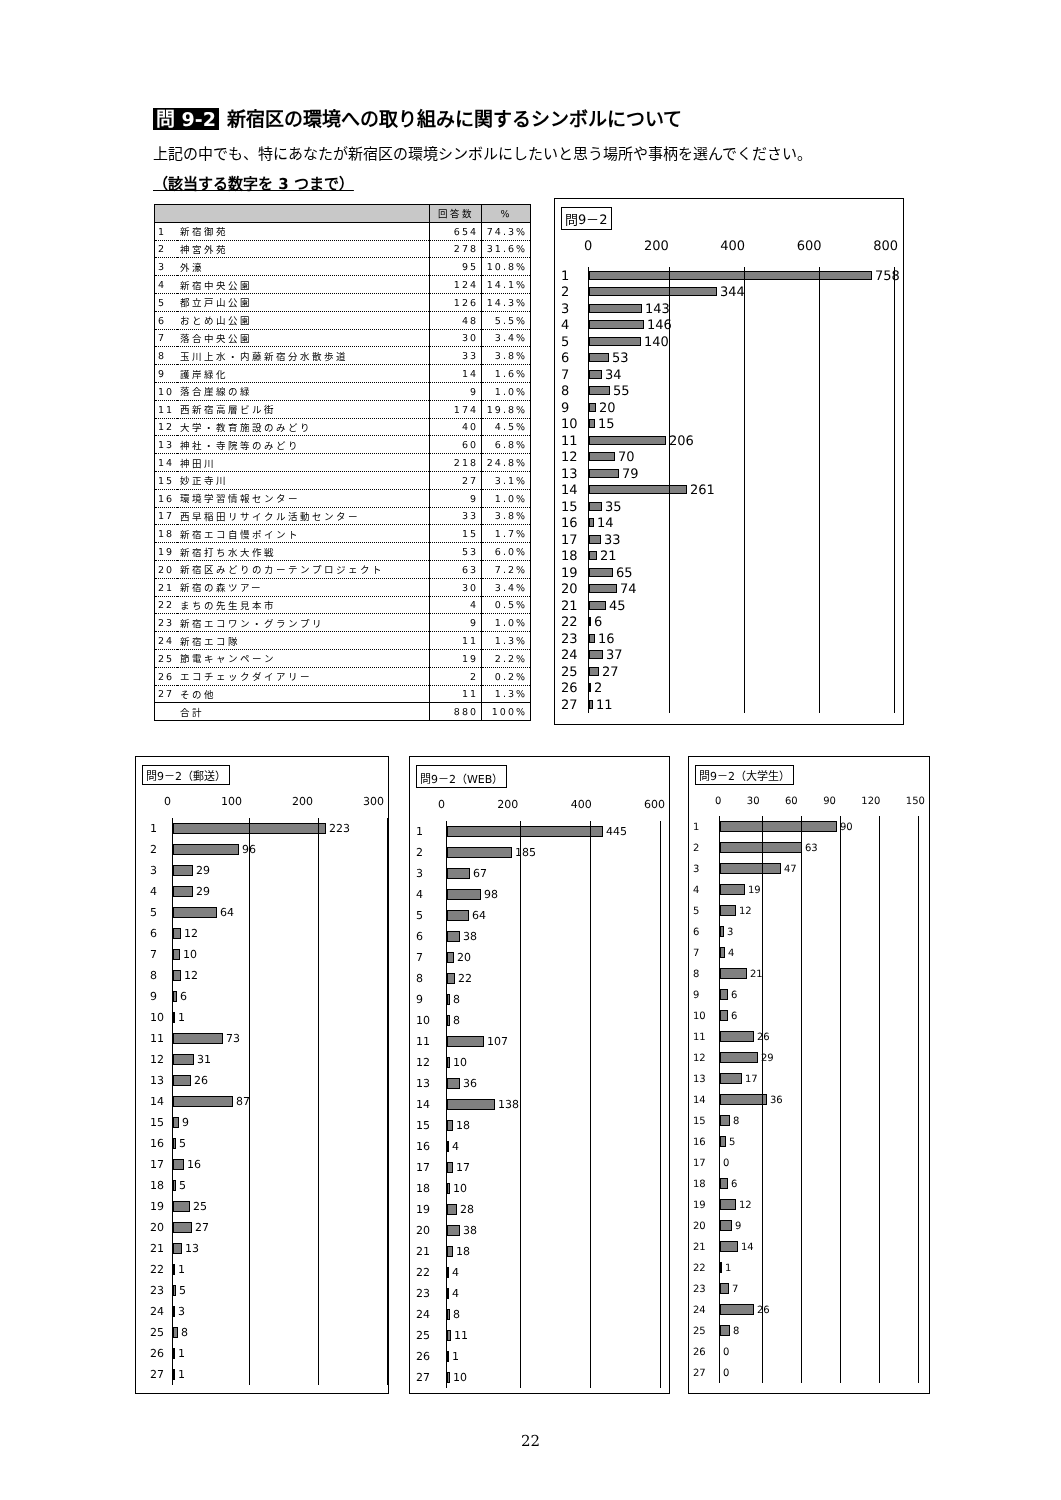問 9-2 新宿区の環境への取り組みに関するシンボルについて
上記の中でも、特にあなたが新宿区の環境シンボルにしたいと思う場所や事柄を選んでください。
（該当する数字を 3 つまで）
| | | 回答数 | % |
| --- | --- | --- | --- |
| 1 | 新宿御苑 | 654 | 74.3% |
| 2 | 神宮外苑 | 278 | 31.6% |
| 3 | 外濠 | 95 | 10.8% |
| 4 | 新宿中央公園 | 124 | 14.1% |
| 5 | 都立戸山公園 | 126 | 14.3% |
| 6 | おとめ山公園 | 48 | 5.5% |
| 7 | 落合中央公園 | 30 | 3.4% |
| 8 | 玉川上水・内藤新宿分水散歩道 | 33 | 3.8% |
| 9 | 護岸緑化 | 14 | 1.6% |
| 10 | 落合崖線の緑 | 9 | 1.0% |
| 11 | 西新宿高層ビル街 | 174 | 19.8% |
| 12 | 大学・教育施設のみどり | 40 | 4.5% |
| 13 | 神社・寺院等のみどり | 60 | 6.8% |
| 14 | 神田川 | 218 | 24.8% |
| 15 | 妙正寺川 | 27 | 3.1% |
| 16 | 環境学習情報センター | 9 | 1.0% |
| 17 | 西早稲田リサイクル活動センター | 33 | 3.8% |
| 18 | 新宿エコ自慢ポイント | 15 | 1.7% |
| 19 | 新宿打ち水大作戦 | 53 | 6.0% |
| 20 | 新宿区みどりのカーテンプロジェクト | 63 | 7.2% |
| 21 | 新宿の森ツアー | 30 | 3.4% |
| 22 | まちの先生見本市 | 4 | 0.5% |
| 23 | 新宿エコワン・グランプリ | 9 | 1.0% |
| 24 | 新宿エコ隊 | 11 | 1.3% |
| 25 | 節電キャンペーン | 19 | 2.2% |
| 26 | エコチェックダイアリー | 2 | 0.2% |
| 27 | その他 | 11 | 1.3% |
| | 合計 | 880 | 100% |
問9－2
0 200 400 600 800
1
758
2
344
3
143
4
146
5
140
6
53
7
34
8
55
9
20
10
15
11
206
12
70
13
79
14
261
15
35
16
14
17
33
18
21
19
65
20
74
21
45
22
6
23
16
24
37
25
27
26
2
27
11
問9－2（郵送）
0 100 200 300
1
223
2
96
3
29
4
29
5
64
6
12
7
10
8
12
9
6
10
1
11
73
12
31
13
26
14
87
15
9
16
5
17
16
18
5
19
25
20
27
21
13
22
1
23
5
24
3
25
8
26
1
27
1
問9－2（WEB）
0 200 400 600
1
445
2
185
3
67
4
98
5
64
6
38
7
20
8
22
9
8
10
8
11
107
12
10
13
36
14
138
15
18
16
4
17
17
18
10
19
28
20
38
21
18
22
4
23
4
24
8
25
11
26
1
27
10
問9－2（大学生）
0 30 60 90 120 150
1
90
2
63
3
47
4
19
5
12
6
3
7
4
8
21
9
6
10
6
11
26
12
29
13
17
14
36
15
8
16
5
17
0
18
6
19
12
20
9
21
14
22
1
23
7
24
26
25
8
26
0
27
0
22